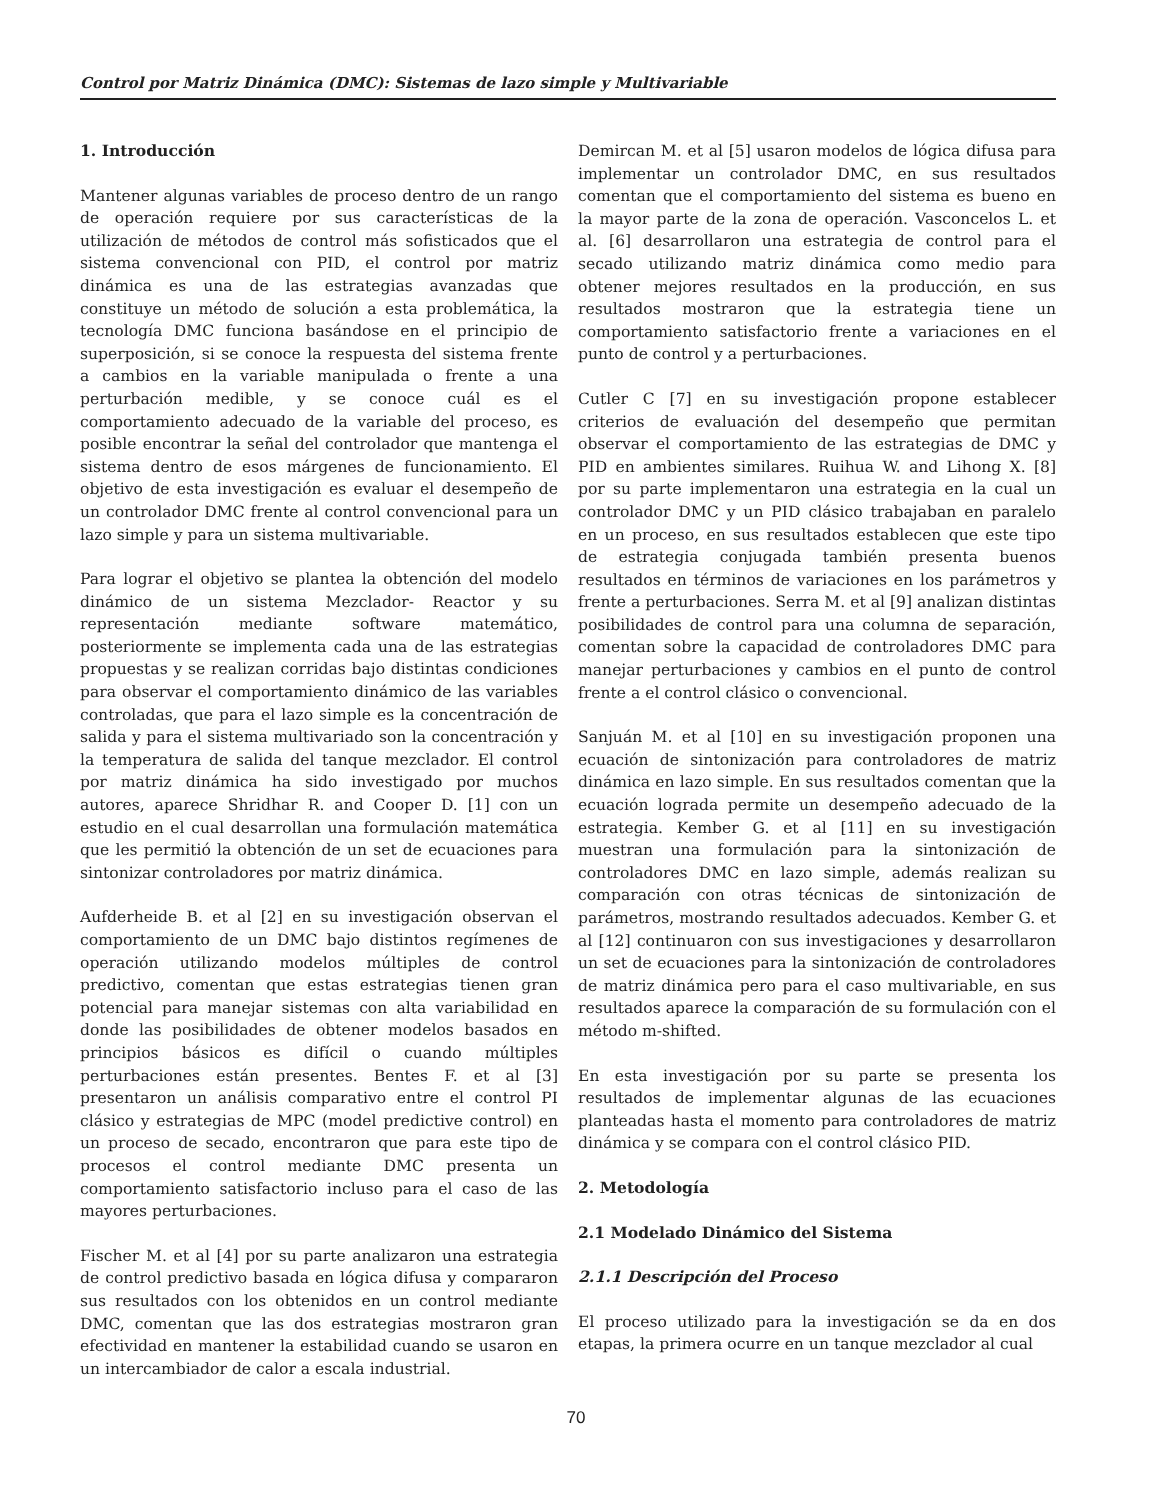Control por Matriz Dinámica (DMC): Sistemas de lazo simple y Multivariable
1. Introducción
Mantener algunas variables de proceso dentro de un rango de operación requiere por sus características de la utilización de métodos de control más sofisticados que el sistema convencional con PID, el control por matriz dinámica es una de las estrategias avanzadas que constituye un método de solución a esta problemática, la tecnología DMC funciona basándose en el principio de superposición, si se conoce la respuesta del sistema frente a cambios en la variable manipulada o frente a una perturbación medible, y se conoce cuál es el comportamiento adecuado de la variable del proceso, es posible encontrar la señal del controlador que mantenga el sistema dentro de esos márgenes de funcionamiento. El objetivo de esta investigación es evaluar el desempeño de un controlador DMC frente al control convencional para un lazo simple y para un sistema multivariable.
Para lograr el objetivo se plantea la obtención del modelo dinámico de un sistema Mezclador- Reactor y su representación mediante software matemático, posteriormente se implementa cada una de las estrategias propuestas y se realizan corridas bajo distintas condiciones para observar el comportamiento dinámico de las variables controladas, que para el lazo simple es la concentración de salida y para el sistema multivariado son la concentración y la temperatura de salida del tanque mezclador. El control por matriz dinámica ha sido investigado por muchos autores, aparece Shridhar R. and Cooper D. [1] con un estudio en el cual desarrollan una formulación matemática que les permitió la obtención de un set de ecuaciones para sintonizar controladores por matriz dinámica.
Aufderheide B. et al [2] en su investigación observan el comportamiento de un DMC bajo distintos regímenes de operación utilizando modelos múltiples de control predictivo, comentan que estas estrategias tienen gran potencial para manejar sistemas con alta variabilidad en donde las posibilidades de obtener modelos basados en principios básicos es difícil o cuando múltiples perturbaciones están presentes. Bentes F. et al [3] presentaron un análisis comparativo entre el control PI clásico y estrategias de MPC (model predictive control) en un proceso de secado, encontraron que para este tipo de procesos el control mediante DMC presenta un comportamiento satisfactorio incluso para el caso de las mayores perturbaciones.
Fischer M. et al [4] por su parte analizaron una estrategia de control predictivo basada en lógica difusa y compararon sus resultados con los obtenidos en un control mediante DMC, comentan que las dos estrategias mostraron gran efectividad en mantener la estabilidad cuando se usaron en un intercambiador de calor a escala industrial.
Demircan M. et al [5] usaron modelos de lógica difusa para implementar un controlador DMC, en sus resultados comentan que el comportamiento del sistema es bueno en la mayor parte de la zona de operación. Vasconcelos L. et al. [6] desarrollaron una estrategia de control para el secado utilizando matriz dinámica como medio para obtener mejores resultados en la producción, en sus resultados mostraron que la estrategia tiene un comportamiento satisfactorio frente a variaciones en el punto de control y a perturbaciones.
Cutler C [7] en su investigación propone establecer criterios de evaluación del desempeño que permitan observar el comportamiento de las estrategias de DMC y PID en ambientes similares. Ruihua W. and Lihong X. [8] por su parte implementaron una estrategia en la cual un controlador DMC y un PID clásico trabajaban en paralelo en un proceso, en sus resultados establecen que este tipo de estrategia conjugada también presenta buenos resultados en términos de variaciones en los parámetros y frente a perturbaciones. Serra M. et al [9] analizan distintas posibilidades de control para una columna de separación, comentan sobre la capacidad de controladores DMC para manejar perturbaciones y cambios en el punto de control frente a el control clásico o convencional.
Sanjuán M. et al [10] en su investigación proponen una ecuación de sintonización para controladores de matriz dinámica en lazo simple. En sus resultados comentan que la ecuación lograda permite un desempeño adecuado de la estrategia. Kember G. et al [11] en su investigación muestran una formulación para la sintonización de controladores DMC en lazo simple, además realizan su comparación con otras técnicas de sintonización de parámetros, mostrando resultados adecuados. Kember G. et al [12] continuaron con sus investigaciones y desarrollaron un set de ecuaciones para la sintonización de controladores de matriz dinámica pero para el caso multivariable, en sus resultados aparece la comparación de su formulación con el método m-shifted.
En esta investigación por su parte se presenta los resultados de implementar algunas de las ecuaciones planteadas hasta el momento para controladores de matriz dinámica y se compara con el control clásico PID.
2. Metodología
2.1 Modelado Dinámico del Sistema
2.1.1 Descripción del Proceso
El proceso utilizado para la investigación se da en dos etapas, la primera ocurre en un tanque mezclador al cual
70